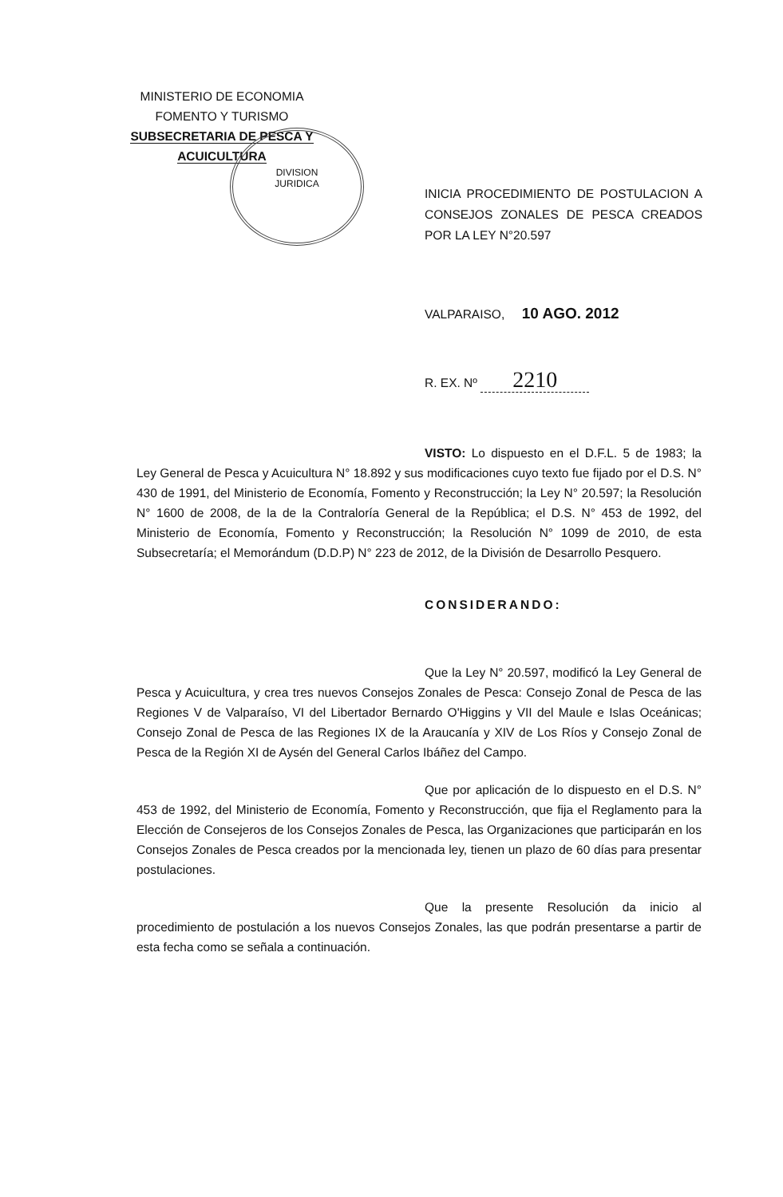MINISTERIO DE ECONOMIA
FOMENTO Y TURISMO
SUBSECRETARIA DE PESCA Y ACUICULTURA
DIVISION
JURIDICA
INICIA PROCEDIMIENTO DE POSTULACION A CONSEJOS ZONALES DE PESCA CREADOS POR LA LEY N°20.597
VALPARAISO, 10 AGO. 2012
R. EX. Nº 2210
VISTO: Lo dispuesto en el D.F.L. 5 de 1983; la Ley General de Pesca y Acuicultura N° 18.892 y sus modificaciones cuyo texto fue fijado por el D.S. N° 430 de 1991, del Ministerio de Economía, Fomento y Reconstrucción; la Ley N° 20.597; la Resolución N° 1600 de 2008, de la de la Contraloría General de la República; el D.S. N° 453 de 1992, del Ministerio de Economía, Fomento y Reconstrucción; la Resolución N° 1099 de 2010, de esta Subsecretaría; el Memorándum (D.D.P) N° 223 de 2012, de la División de Desarrollo Pesquero.
CONSIDERANDO:
Que la Ley N° 20.597, modificó la Ley General de Pesca y Acuicultura, y crea tres nuevos Consejos Zonales de Pesca: Consejo Zonal de Pesca de las Regiones V de Valparaíso, VI del Libertador Bernardo O'Higgins y VII del Maule e Islas Oceánicas; Consejo Zonal de Pesca de las Regiones IX de la Araucanía y XIV de Los Ríos y Consejo Zonal de Pesca de la Región XI de Aysén del General Carlos Ibáñez del Campo.
Que por aplicación de lo dispuesto en el D.S. N° 453 de 1992, del Ministerio de Economía, Fomento y Reconstrucción, que fija el Reglamento para la Elección de Consejeros de los Consejos Zonales de Pesca, las Organizaciones que participarán en los Consejos Zonales de Pesca creados por la mencionada ley, tienen un plazo de 60 días para presentar postulaciones.
Que la presente Resolución da inicio al procedimiento de postulación a los nuevos Consejos Zonales, las que podrán presentarse a partir de esta fecha como se señala a continuación.